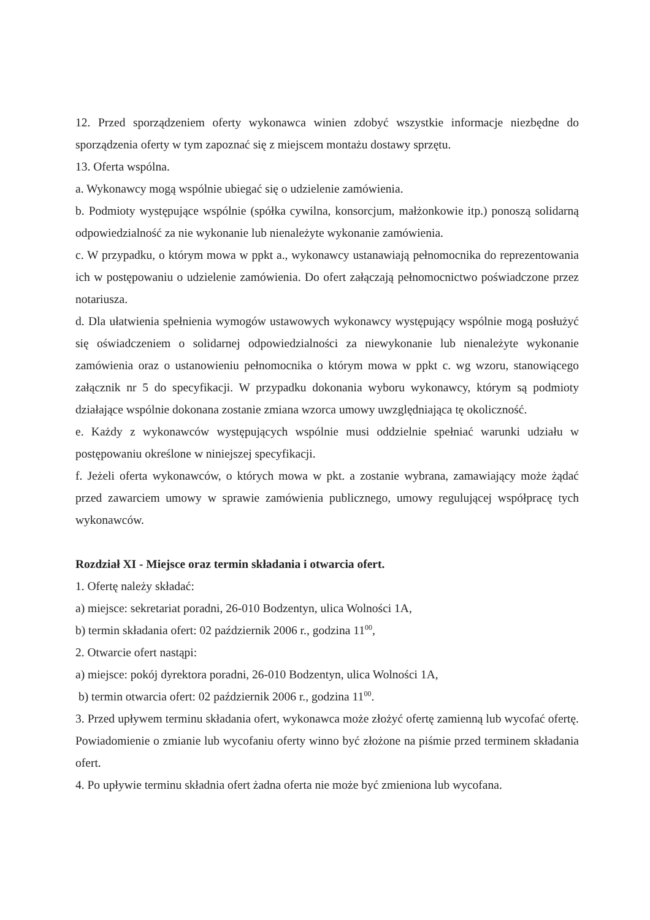12. Przed sporządzeniem oferty wykonawca winien zdobyć wszystkie informacje niezbędne do sporządzenia oferty w tym zapoznać się z miejscem montażu dostawy sprzętu.
13. Oferta wspólna.
a. Wykonawcy mogą wspólnie ubiegać się o udzielenie zamówienia.
b. Podmioty występujące wspólnie (spółka cywilna, konsorcjum, małżonkowie itp.) ponoszą solidarną odpowiedzialność za nie wykonanie lub nienależyte wykonanie zamówienia.
c. W przypadku, o którym mowa w ppkt a., wykonawcy ustanawiają pełnomocnika do reprezentowania ich w postępowaniu o udzielenie zamówienia. Do ofert załączają pełnomocnictwo poświadczone przez notariusza.
d. Dla ułatwienia spełnienia wymogów ustawowych wykonawcy występujący wspólnie mogą posłużyć się oświadczeniem o solidarnej odpowiedzialności za niewykonanie lub nienależyte wykonanie zamówienia oraz o ustanowieniu pełnomocnika o którym mowa w ppkt c. wg wzoru, stanowiącego załącznik nr 5 do specyfikacji. W przypadku dokonania wyboru wykonawcy, którym są podmioty działające wspólnie dokonana zostanie zmiana wzorca umowy uwzględniająca tę okoliczność.
e. Każdy z wykonawców występujących wspólnie musi oddzielnie spełniać warunki udziału w postępowaniu określone w niniejszej specyfikacji.
f. Jeżeli oferta wykonawców, o których mowa w pkt. a zostanie wybrana, zamawiający może żądać przed zawarciem umowy w sprawie zamówienia publicznego, umowy regulującej współpracę tych wykonawców.
Rozdział XI - Miejsce oraz termin składania i otwarcia ofert.
1. Ofertę należy składać:
a) miejsce: sekretariat poradni, 26-010 Bodzentyn, ulica Wolności 1A,
b) termin składania ofert: 02 październik 2006 r., godzina 11<sup>00</sup>,
2. Otwarcie ofert nastąpi:
a) miejsce: pokój dyrektora poradni, 26-010 Bodzentyn, ulica Wolności 1A,
b) termin otwarcia ofert: 02 październik 2006 r., godzina 11<sup>00</sup>.
3. Przed upływem terminu składania ofert, wykonawca może złożyć ofertę zamienną lub wycofać ofertę. Powiadomienie o zmianie lub wycofaniu oferty winno być złożone na piśmie przed terminem składania ofert.
4. Po upływie terminu składnia ofert żadna oferta nie może być zmieniona lub wycofana.